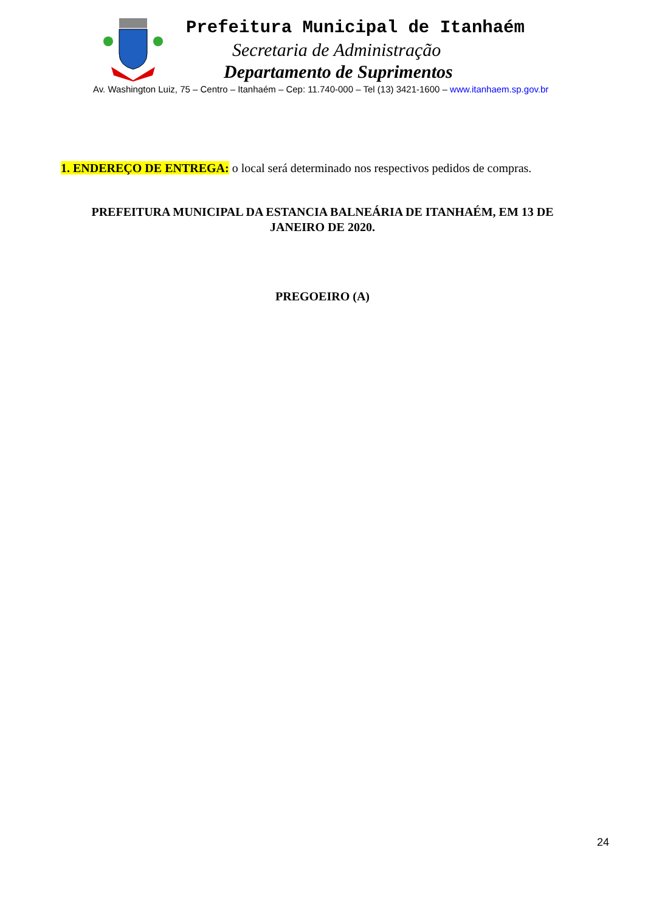Prefeitura Municipal de Itanhaém
Secretaria de Administração
Departamento de Suprimentos
Av. Washington Luiz, 75 – Centro – Itanhaém – Cep: 11.740-000 – Tel (13) 3421-1600 – www.itanhaem.sp.gov.br
1. ENDEREÇO DE ENTREGA: o local será determinado nos respectivos pedidos de compras.
PREFEITURA MUNICIPAL DA ESTANCIA BALNEÁRIA DE ITANHAÉM, EM 13 DE JANEIRO DE 2020.
PREGOEIRO (A)
24